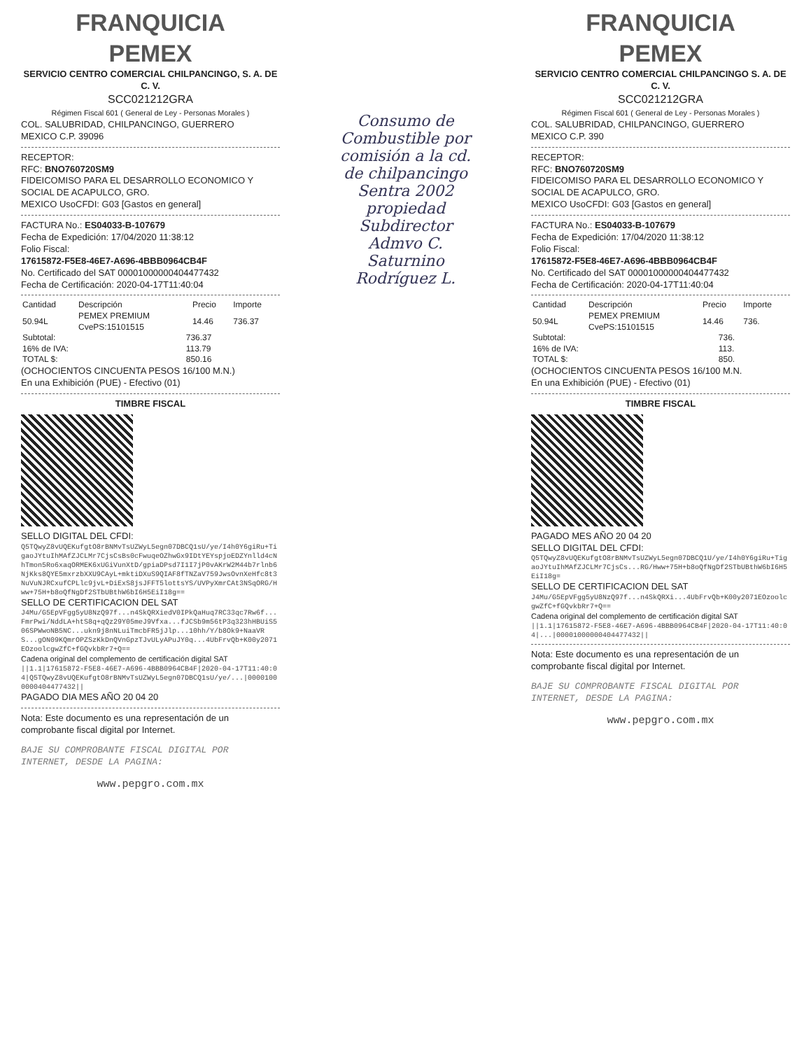FRANQUICIA
PEMEX
SERVICIO CENTRO COMERCIAL CHILPANCINGO, S. A. DE C. V.
SCC021212GRA
Régimen Fiscal 601 ( General de Ley - Personas Morales )
COL. SALUBRIDAD, CHILPANCINGO, GUERRERO
MEXICO C.P. 39096
RECEPTOR:
RFC: BNO760720SM9
FIDEICOMISO PARA EL DESARROLLO ECONOMICO Y SOCIAL DE ACAPULCO, GRO.
MEXICO UsoCFDI: G03 [Gastos en general]
FACTURA No.: ES04033-B-107679
Fecha de Expedición: 17/04/2020 11:38:12
Folio Fiscal:
17615872-F5E8-46E7-A696-4BBB0964CB4F
No. Certificado del SAT 00001000000404477432
Fecha de Certificación: 2020-04-17T11:40:04
| Cantidad | Descripción | Precio | Importe |
| --- | --- | --- | --- |
| 50.94L | PEMEX PREMIUM CvePS:15101515 | 14.46 | 736.37 |
| Subtotal: | 736.37 |
| 16% de IVA: | 113.79 |
| TOTAL $: | 850.16 |
(OCHOCIENTOS CINCUENTA PESOS 16/100 M.N.)
En una Exhibición (PUE) - Efectivo (01)
TIMBRE FISCAL
SELLO DIGITAL DEL CFDI:
Q5TQwyZ8vUQEKufgtO8rBNMvTsUZWyL5egn07DBCQ1sU/ye/I4h0Y6giRu+TigaoJYtuIhMAfZJCLMr7CjsCsBs0cFwuqeOZhwGx9IDtYEYspjoEDZYnlld4cNhTmon5Ro6xaqORMEK6xUGiVunXtD/gpiaDPsd7I1I7jP0vAKrW2M44b7rlnb6NjKks8QYE5mxrzbXXU9CAyL+mktiDXuS9QIAF8fTNZaV759JwsOvnXeHfc8t3NuVuNJRCxufCPLlc9jvL+DiExS8jsJFFT5lottsYS/UVPyXmrCAt3NSqORG/Hww+75H+b8oQfNgDf2STbUBthW6bI6H5EiI18g==
SELLO DE CERTIFICACION DEL SAT
J4Mu/G5EpVFgg5yU8NzQ97f...n4SkQRXiedV0IPkQaHuq7RC33qc7Rw6f...FmrPwi/NddLA+htS8q+qQz29Y05meJ9Vfxa...fJCSb9m56tP3q323hHBUiS506SPWwoNB5NC...ukn9j8nNLuiTmcbFR5jJlp...10hh/Y/b8Ok9+NaaVRS...gON09KQmrOPZSzKkDnQVnGpzTJvULyAPuJY0q...4UbFrvQb+K00y2071EOzoolcgwZfC+fGQvkbRr7+Q==
Cadena original del complemento de certificación digital SAT
||1.1|17615872-F5E8-46E7-A696-4BBB0964CB4F|2020-04-17T11:40:04|Q5TQwyZ8vUQEKufgtO8rBNMvTsUZWyL5egn07DBCQ1sU/ye/...|00001000000404477432||
PAGADO DIA MES AÑO 20 04 20
Nota: Este documento es una representación de un comprobante fiscal digital por Internet.
BAJE SU COMPROBANTE FISCAL DIGITAL POR INTERNET, DESDE LA PAGINA:
www.pepgro.com.mx
Consumo de Combustible por comisión a la cd. de chilpancingo Sentra 2002 propiedad Subdirector Admvo C. Saturnino Rodríguez L.
FRANQUICIA
PEMEX
SERVICIO CENTRO COMERCIAL CHILPANCINGO S. A. DE C. V.
SCC021212GRA
Régimen Fiscal 601 ( General de Ley - Personas Morales )
COL. SALUBRIDAD, CHILPANCINGO, GUERRERO
MEXICO C.P. 390
RECEPTOR:
RFC: BNO760720SM9
FIDEICOMISO PARA EL DESARROLLO ECONOMICO Y SOCIAL DE ACAPULCO, GRO.
MEXICO UsoCFDI: G03 [Gastos en general]
FACTURA No.: ES04033-B-107679
Fecha de Expedición: 17/04/2020 11:38:12
Folio Fiscal:
17615872-F5E8-46E7-A696-4BBB0964CB4F
No. Certificado del SAT 00001000000404477432
Fecha de Certificación: 2020-04-17T11:40:04
| Cantidad | Descripción | Precio | Importe |
| --- | --- | --- | --- |
| 50.94L | PEMEX PREMIUM CvePS:15101515 | 14.46 | 736. |
| Subtotal: | 736. |
| 16% de IVA: | 113. |
| TOTAL $: | 850. |
(OCHOCIENTOS CINCUENTA PESOS 16/100 M.N.
En una Exhibición (PUE) - Efectivo (01)
TIMBRE FISCAL
PAGADO MES AÑO 20 04 20
SELLO DIGITAL DEL CFDI:
Q5TQwyZ8vUQEKufgtO8rBNMvTsUZWyL5egn07DBCQ1U/ye/I4h0Y6giRu+TigaoJYtuIhMAfZJCLMr7CjsCs...RG/Hww+75H+b8oQfNgDf2STbUBthW6bI6H5EiI18g=
SELLO DE CERTIFICACION DEL SAT
J4Mu/G5EpVFgg5yU8NzQ97f...n4SkQRXi...4UbFrvQb+K00y2071EOzoolcgwZfC+fGQvkbRr7+Q==
Cadena original del complemento de certificación digital SAT
||1.1|17615872-F5E8-46E7-A696-4BBB0964CB4F|2020-04-17T11:40:04|...|00001000000404477432||
Nota: Este documento es una representación de un comprobante fiscal digital por Internet.
BAJE SU COMPROBANTE FISCAL DIGITAL POR INTERNET, DESDE LA PAGINA:
www.pepgro.com.mx